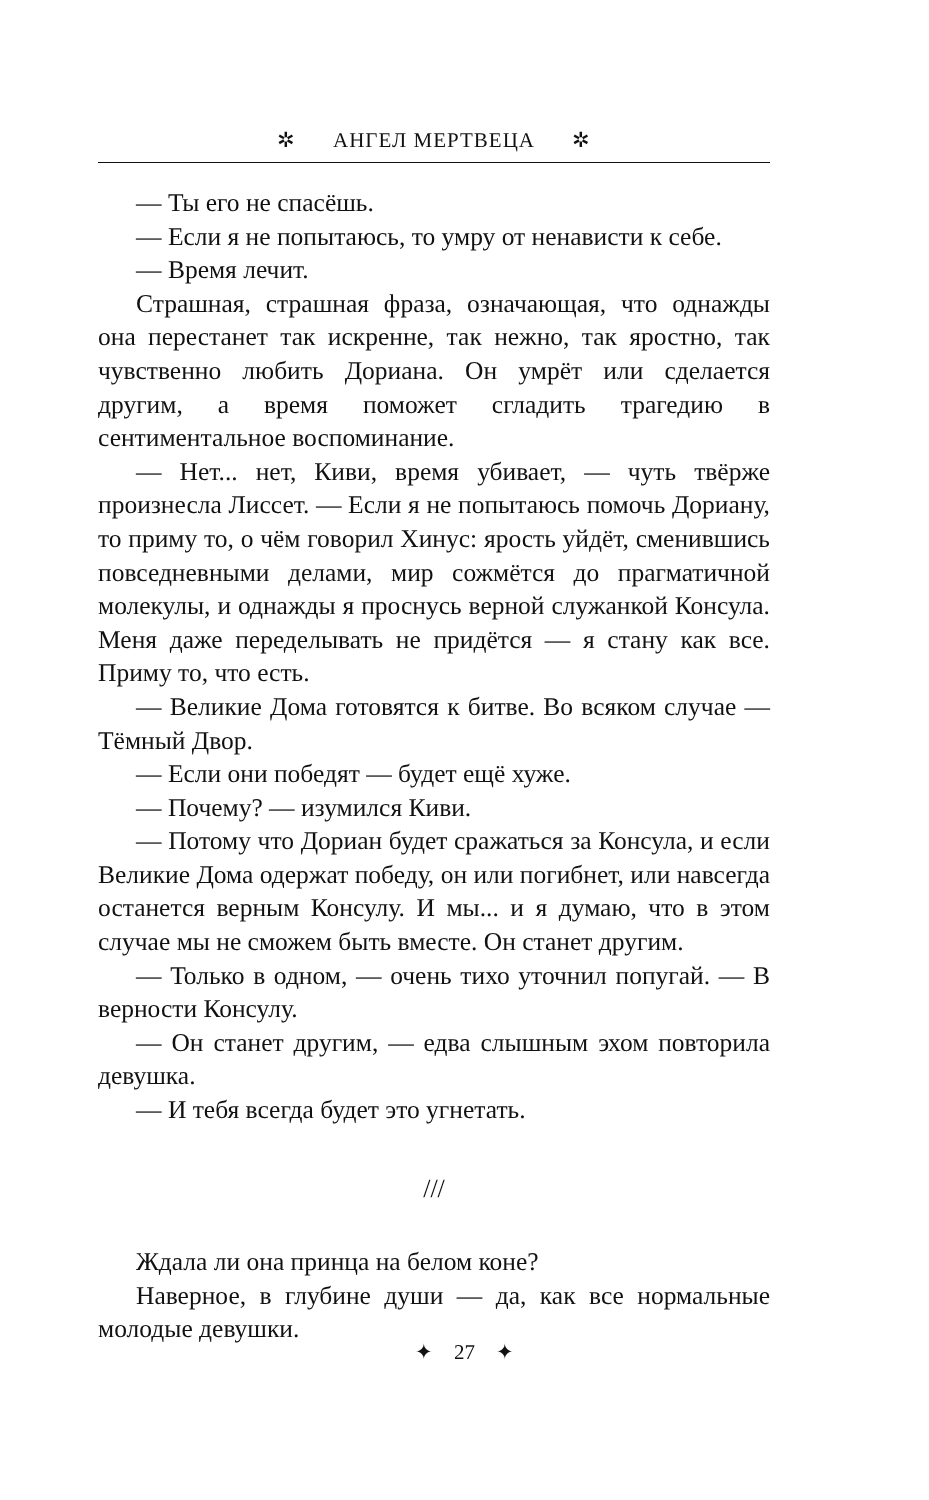✲ АНГЕЛ МЕРТВЕЦА ✲
— Ты его не спасёшь.
— Если я не попытаюсь, то умру от ненависти к себе.
— Время лечит.
Страшная, страшная фраза, означающая, что однажды она перестанет так искренне, так нежно, так яростно, так чувственно любить Дориана. Он умрёт или сделается другим, а время поможет сгладить трагедию в сентиментальное воспоминание.
— Нет... нет, Киви, время убивает, — чуть твёрже произнесла Лиссет. — Если я не попытаюсь помочь Дориану, то приму то, о чём говорил Хинус: ярость уйдёт, сменившись повседневными делами, мир сожмётся до прагматичной молекулы, и однажды я проснусь верной служанкой Консула. Меня даже переделывать не придётся — я стану как все. Приму то, что есть.
— Великие Дома готовятся к битве. Во всяком случае — Тёмный Двор.
— Если они победят — будет ещё хуже.
— Почему? — изумился Киви.
— Потому что Дориан будет сражаться за Консула, и если Великие Дома одержат победу, он или погибнет, или навсегда останется верным Консулу. И мы... и я думаю, что в этом случае мы не сможем быть вместе. Он станет другим.
— Только в одном, — очень тихо уточнил попугай. — В верности Консулу.
— Он станет другим, — едва слышным эхом повторила девушка.
— И тебя всегда будет это угнетать.
///
Ждала ли она принца на белом коне?
Наверное, в глубине души — да, как все нормальные молодые девушки.
✦ 27 ✦